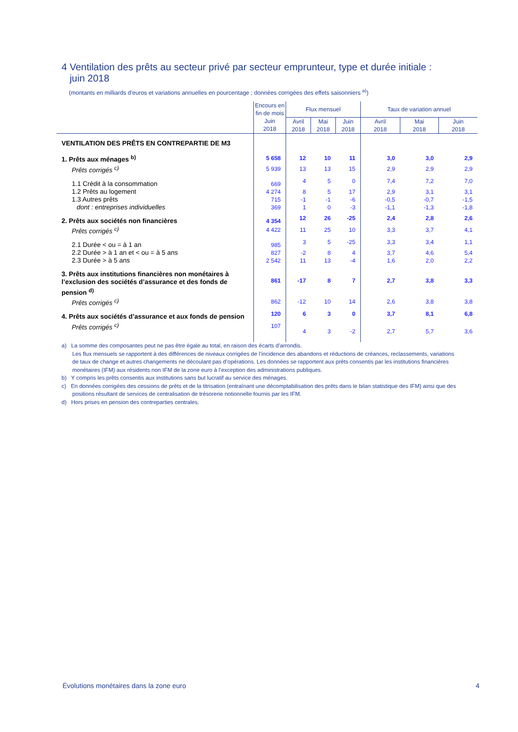4 Ventilation des prêts au secteur privé par secteur emprunteur, type et durée initiale :
juin 2018
(montants en milliards d’euros et variations annuelles en pourcentage ; données corrigées des effets saisonniers <sup>a)</sup>)
| | Encours en fin de mois | Flux mensuel | | | Taux de variation annuel | | |
| --- | --- | --- | --- | --- | --- | --- | --- |
| | Juin 2018 | Avril 2018 | Mai 2018 | Juin 2018 | Avril 2018 | Mai 2018 | Juin 2018 |
| VENTILATION DES PRÊTS EN CONTREPARTIE DE M3 | | | | | | | |
| 1. Prêts aux ménages <sup>b)</sup> | 5 658 | 12 | 10 | 11 | 3,0 | 3,0 | 2,9 |
| Prêts corrigés <sup>c)</sup> | 5 939 | 13 | 13 | 15 | 2,9 | 2,9 | 2,9 |
| 1.1 Crédit à la consommation | 669 | 4 | 5 | 0 | 7,4 | 7,2 | 7,0 |
| 1.2 Prêts au logement | 4 274 | 8 | 5 | 17 | 2,9 | 3,1 | 3,1 |
| 1.3 Autres prêts | 715 | -1 | -1 | -6 | -0,5 | -0,7 | -1,5 |
| dont : entreprises individuelles | 369 | 1 | 0 | -3 | -1,1 | -1,3 | -1,8 |
| 2. Prêts aux sociétés non financières | 4 354 | 12 | 26 | -25 | 2,4 | 2,8 | 2,6 |
| Prêts corrigés <sup>c)</sup> | 4 422 | 11 | 25 | 10 | 3,3 | 3,7 | 4,1 |
| 2.1 Durée < ou = à 1 an | 985 | 3 | 5 | -25 | 3,3 | 3,4 | 1,1 |
| 2.2 Durée > à 1 an et < ou = à 5 ans | 827 | -2 | 8 | 4 | 3,7 | 4,6 | 5,4 |
| 2.3 Durée > à 5 ans | 2 542 | 11 | 13 | -4 | 1,6 | 2,0 | 2,2 |
| 3. Prêts aux institutions financières non monétaires à l’exclusion des sociétés d’assurance et des fonds de pension <sup>d)</sup> | 861 | -17 | 8 | 7 | 2,7 | 3,8 | 3,3 |
| Prêts corrigés <sup>c)</sup> | 862 | -12 | 10 | 14 | 2,6 | 3,8 | 3,8 |
| 4. Prêts aux sociétés d’assurance et aux fonds de pension | 120 | 6 | 3 | 0 | 3,7 | 8,1 | 6,8 |
| Prêts corrigés <sup>c)</sup> | 107 | 4 | 3 | -2 | 2,7 | 5,7 | 3,6 |
a) La somme des composantes peut ne pas être égale au total, en raison des écarts d’arrondis.
Les flux mensuels se rapportent à des différences de niveaux corrigées de l’incidence des abandons et réductions de créances, reclassements, variations de taux de change et autres changements ne découlant pas d’opérations. Les données se rapportent aux prêts consentis par les institutions financières monétaires (IFM) aux résidents non IFM de la zone euro à l’exception des administrations publiques.
b) Y compris les prêts consentis aux institutions sans but lucratif au service des ménages.
c) En données corrigées des cessions de prêts et de la titrisation (entraînant une décomptabilisation des prêts dans le bilan statistique des IFM) ainsi que des positions résultant de services de centralisation de trésorerie notionnelle fournis par les IFM.
d) Hors prises en pension des contreparties centrales.
Évolutions monétaires dans la zone euro 4